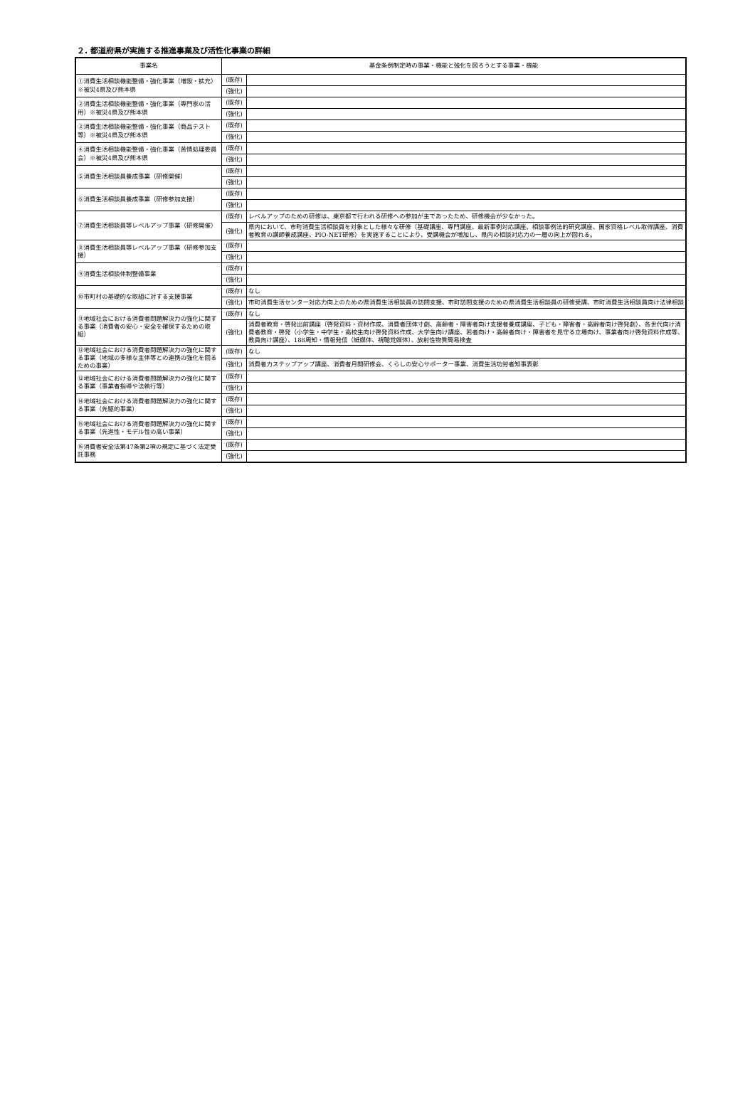２. 都道府県が実施する推進事業及び活性化事業の詳細
| 事業名 | 基金条例制定時の事業・機能と強化を図ろうとする事業・機能 | |
| --- | --- | --- |
| ①消費生活相談機能整備・強化事業（増設・拡充）※被災4県及び熊本県 | (既存) | |
| | (強化) | |
| ②消費生活相談機能整備・強化事業（専門家の活用）※被災4県及び熊本県 | (既存) | |
| | (強化) | |
| ③消費生活相談機能整備・強化事業（商品テスト等）※被災4県及び熊本県 | (既存) | |
| | (強化) | |
| ④消費生活相談機能整備・強化事業（苦情処理委員会）※被災4県及び熊本県 | (既存) | |
| | (強化) | |
| ⑤消費生活相談員養成事業（研修開催） | (既存) | |
| | (強化) | |
| ⑥消費生活相談員養成事業（研修参加支援） | (既存) | |
| | (強化) | |
| ⑦消費生活相談員等レベルアップ事業（研修開催） | (既存) | レベルアップのための研修は、東京都で行われる研修への参加が主であったため、研修機会が少なかった。 |
| | (強化) | 県内において、市町消費生活相談員を対象とした様々な研修（基礎講座、専門講座、最新事例対応講座、相談事例法的研究講座、国家資格レベル取得講座、消費者教育の講師養成講座、PIO-NET研修）を実施することにより、受講機会が増加し、県内の相談対応力の一層の向上が図れる。 |
| ⑧消費生活相談員等レベルアップ事業（研修参加支援） | (既存) | |
| | (強化) | |
| ⑨消費生活相談体制整備事業 | (既存) | |
| | (強化) | |
| ⑩市町村の基礎的な取組に対する支援事業 | (既存) | なし |
| | (強化) | 市町消費生活センター対応力向上のための県消費生活相談員の訪問支援、市町訪問支援のための県消費生活相談員の研修受講、市町消費生活相談員向け法律相談 |
| ⑪地域社会における消費者問題解決力の強化に関する事業（消費者の安心・安全を確保するための取組） | (既存) | なし |
| | (強化) | 消費者教育・啓発出前講座（啓発資料・資材作成、消費者団体寸劇、高齢者・障害者向け支援者養成講座、子ども・障害者・高齢者向け啓発劇）、各世代向け消費者教育・啓発（小学生・中学生・高校生向け啓発資料作成、大学生向け講座、若者向け・高齢者向け・障害者を見守る立場向け、事業者向け啓発資料作成等、教員向け講座）、188周知・情報発信（紙媒体、視聴覚媒体）、放射性物質簡易検査 |
| ⑫地域社会における消費者問題解決力の強化に関する事業（地域の多様な主体等との連携の強化を図るための事業） | (既存) | なし |
| | (強化) | 消費者力ステップアップ講座、消費者月間研修会、くらしの安心サポーター事業、消費生活功労者知事表彰 |
| ⑬地域社会における消費者問題解決力の強化に関する事業（事業者指導や法執行等） | (既存) | |
| | (強化) | |
| ⑭地域社会における消費者問題解決力の強化に関する事業（先駆的事業） | (既存) | |
| | (強化) | |
| ⑮地域社会における消費者問題解決力の強化に関する事業（先進性・モデル性の高い事業） | (既存) | |
| | (強化) | |
| ⑯消費者安全法第47条第2項の規定に基づく法定受託事務 | (既存) | |
| | (強化) | |